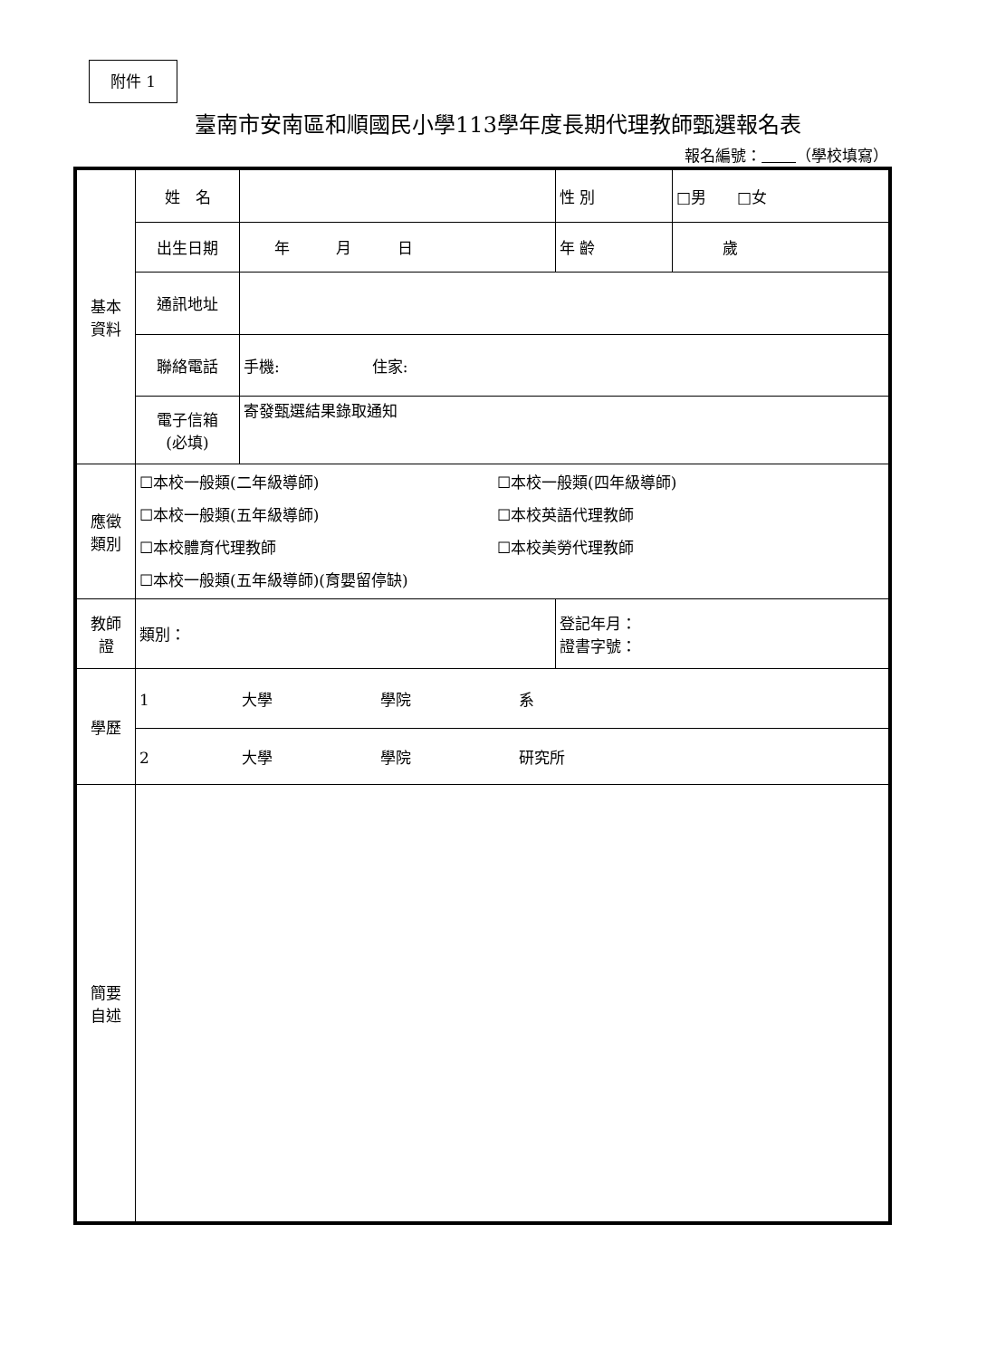附件 1
臺南市安南區和順國民小學113學年度長期代理教師甄選報名表
報名編號： （學校填寫）
| 基本 資料 | 姓 名 | | 性 別 | □男 □女 |
| | 出生日期 | 年 月 日 | 年 齡 | 歲 |
| | 通訊地址 | | | |
| | 聯絡電話 | 手機: 住家: | | |
| | 電子信箱 (必填) | 寄發甄選結果錄取通知 | | |
| 應徵 類別 | ☐本校一般類(二年級導師) ☐本校一般類(四年級導師) ☐本校一般類(五年級導師) ☐本校英語代理教師 ☐本校體育代理教師 ☐本校美勞代理教師 ☐本校一般類(五年級導師)(育嬰留停缺) | | | |
| 教師 證 | 類別： | | 登記年月： 證書字號： | |
| 學歷 | 1 大學 學院 系 | | | |
| | 2 大學 學院 研究所 | | | |
| 簡要 自述 | | | | |